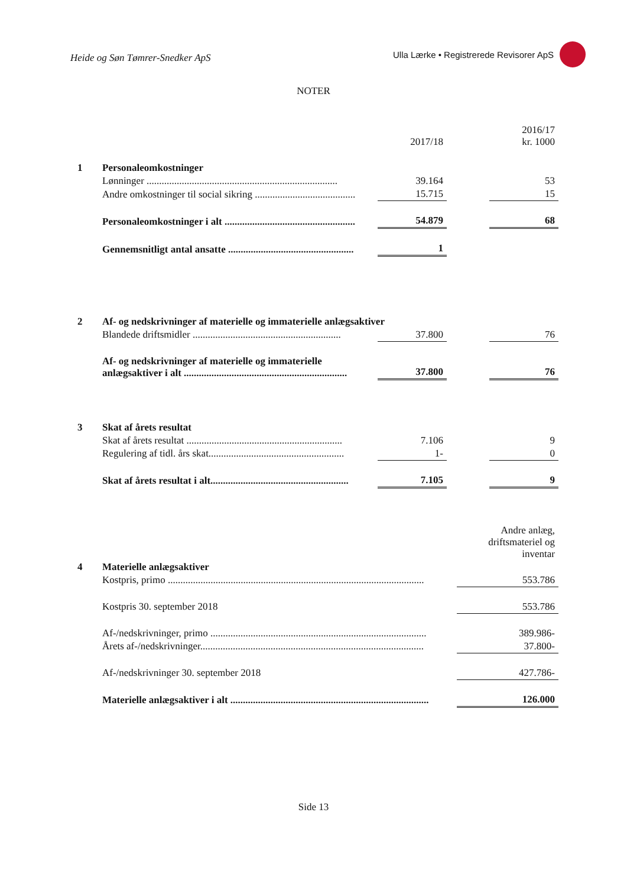Heide og Søn Tømrer-Snedker ApS
Ulla Lærke • Registrerede Revisorer ApS
NOTER
| | | 2017/18 | | 2016/17 kr. 1000 |
| 1 | Personaleomkostninger | | | |
| | Lønninger ............................................................................ | 39.164 | | 53 |
| | Andre omkostninger til social sikring ........................................ | 15.715 | | 15 |
| | Personaleomkostninger i alt .................................................... | 54.879 | | 68 |
| | Gennemsnitligt antal ansatte .................................................. | 1 | | |
| 2 | Af- og nedskrivninger af materielle og immaterielle anlægsaktiver | | | |
| | Blandede driftsmidler ........................................................... | 37.800 | | 76 |
| | Af- og nedskrivninger af materielle og immaterielle anlægsaktiver i alt ................................................................. | 37.800 | | 76 |
| 3 | Skat af årets resultat | | | |
| | Skat af årets resultat .............................................................. | 7.106 | | 9 |
| | Regulering af tidl. års skat...................................................... | 1- | | 0 |
| | Skat af årets resultat i alt....................................................... | 7.105 | | 9 |
| | | Andre anlæg, driftsmateriel og inventar |
| 4 | Materielle anlægsaktiver | |
| | Kostpris, primo ...................................................................................................... | 553.786 |
| | Kostpris 30. september 2018 | 553.786 |
| | Af-/nedskrivninger, primo ...................................................................................... | 389.986- |
| | Årets af-/nedskrivninger......................................................................................... | 37.800- |
| | Af-/nedskrivninger 30. september 2018 | 427.786- |
| | Materielle anlægsaktiver i alt ............................................................................... | 126.000 |
Side 13